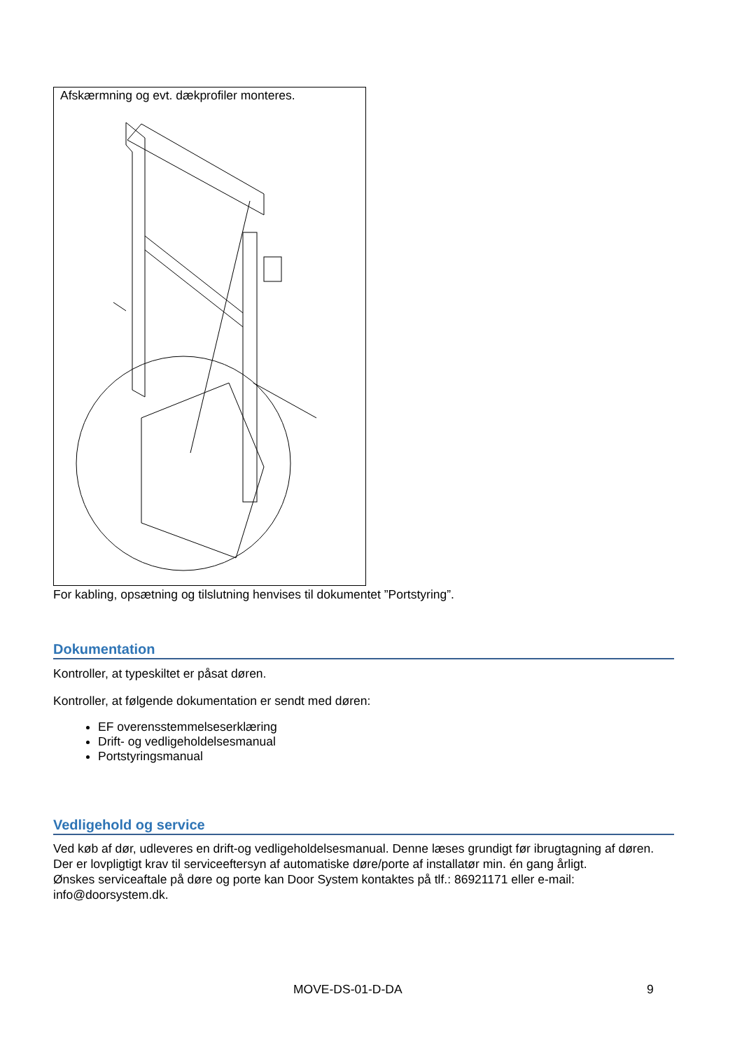Afskærmning og evt. dækprofiler monteres.
For kabling, opsætning og tilslutning henvises til dokumentet ”Portstyring”.
Dokumentation
Kontroller, at typeskiltet er påsat døren.
Kontroller, at følgende dokumentation er sendt med døren:
EF overensstemmelseserklæring
Drift- og vedligeholdelsesmanual
Portstyringsmanual
Vedligehold og service
Ved køb af dør, udleveres en drift-og vedligeholdelsesmanual. Denne læses grundigt før ibrugtagning af døren.
Der er lovpligtigt krav til serviceeftersyn af automatiske døre/porte af installatør min. én gang årligt.
Ønskes serviceaftale på døre og porte kan Door System kontaktes på tlf.: 86921171 eller e-mail: info@doorsystem.dk.
MOVE-DS-01-D-DA 9